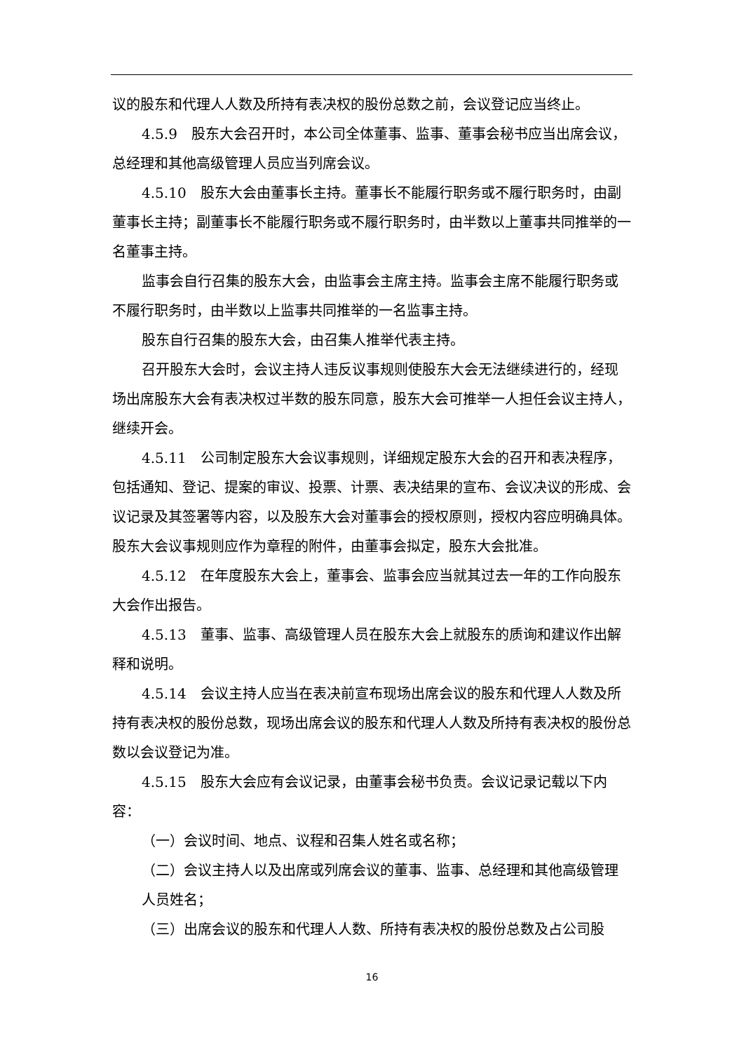议的股东和代理人人数及所持有表决权的股份总数之前，会议登记应当终止。
4.5.9　股东大会召开时，本公司全体董事、监事、董事会秘书应当出席会议，总经理和其他高级管理人员应当列席会议。
4.5.10　股东大会由董事长主持。董事长不能履行职务或不履行职务时，由副董事长主持；副董事长不能履行职务或不履行职务时，由半数以上董事共同推举的一名董事主持。
监事会自行召集的股东大会，由监事会主席主持。监事会主席不能履行职务或不履行职务时，由半数以上监事共同推举的一名监事主持。
股东自行召集的股东大会，由召集人推举代表主持。
召开股东大会时，会议主持人违反议事规则使股东大会无法继续进行的，经现场出席股东大会有表决权过半数的股东同意，股东大会可推举一人担任会议主持人，继续开会。
4.5.11　公司制定股东大会议事规则，详细规定股东大会的召开和表决程序，包括通知、登记、提案的审议、投票、计票、表决结果的宣布、会议决议的形成、会议记录及其签署等内容，以及股东大会对董事会的授权原则，授权内容应明确具体。股东大会议事规则应作为章程的附件，由董事会拟定，股东大会批准。
4.5.12　在年度股东大会上，董事会、监事会应当就其过去一年的工作向股东大会作出报告。
4.5.13　董事、监事、高级管理人员在股东大会上就股东的质询和建议作出解释和说明。
4.5.14　会议主持人应当在表决前宣布现场出席会议的股东和代理人人数及所持有表决权的股份总数，现场出席会议的股东和代理人人数及所持有表决权的股份总数以会议登记为准。
4.5.15　股东大会应有会议记录，由董事会秘书负责。会议记录记载以下内容：
（一）会议时间、地点、议程和召集人姓名或名称；
（二）会议主持人以及出席或列席会议的董事、监事、总经理和其他高级管理人员姓名；
（三）出席会议的股东和代理人人数、所持有表决权的股份总数及占公司股
16